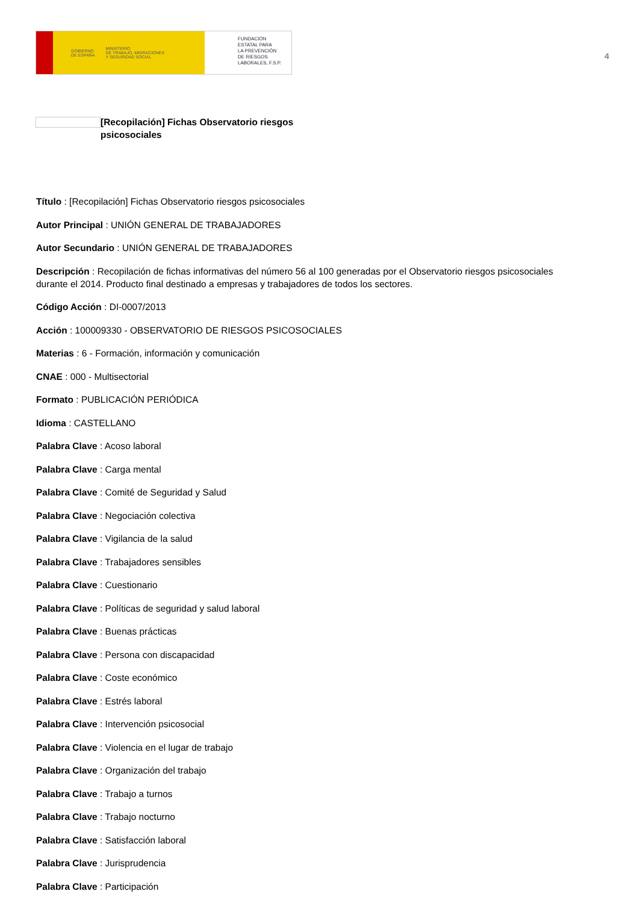GOBIERNO
DE ESPAÑA MINISTERIO
DE TRABAJO, MIGRACIONES
Y SEGURIDAD SOCIAL
FUNDACIÓN
ESTATAL PARA
LA PREVENCIÓN
DE RIESGOS
LABORALES, F.S.P.
4
[Recopilación] Fichas Observatorio riesgos psicosociales
Título : [Recopilación] Fichas Observatorio riesgos psicosociales
Autor Principal : UNIÓN GENERAL DE TRABAJADORES
Autor Secundario : UNIÓN GENERAL DE TRABAJADORES
Descripción : Recopilación de fichas informativas del número 56 al 100 generadas por el Observatorio riesgos psicosociales durante el 2014. Producto final destinado a empresas y trabajadores de todos los sectores.
Código Acción : DI-0007/2013
Acción : 100009330 - OBSERVATORIO DE RIESGOS PSICOSOCIALES
Materias : 6 - Formación, información y comunicación
CNAE : 000 - Multisectorial
Formato : PUBLICACIÓN PERIÓDICA
Idioma : CASTELLANO
Palabra Clave : Acoso laboral
Palabra Clave : Carga mental
Palabra Clave : Comité de Seguridad y Salud
Palabra Clave : Negociación colectiva
Palabra Clave : Vigilancia de la salud
Palabra Clave : Trabajadores sensibles
Palabra Clave : Cuestionario
Palabra Clave : Políticas de seguridad y salud laboral
Palabra Clave : Buenas prácticas
Palabra Clave : Persona con discapacidad
Palabra Clave : Coste económico
Palabra Clave : Estrés laboral
Palabra Clave : Intervención psicosocial
Palabra Clave : Violencia en el lugar de trabajo
Palabra Clave : Organización del trabajo
Palabra Clave : Trabajo a turnos
Palabra Clave : Trabajo nocturno
Palabra Clave : Satisfacción laboral
Palabra Clave : Jurisprudencia
Palabra Clave : Participación